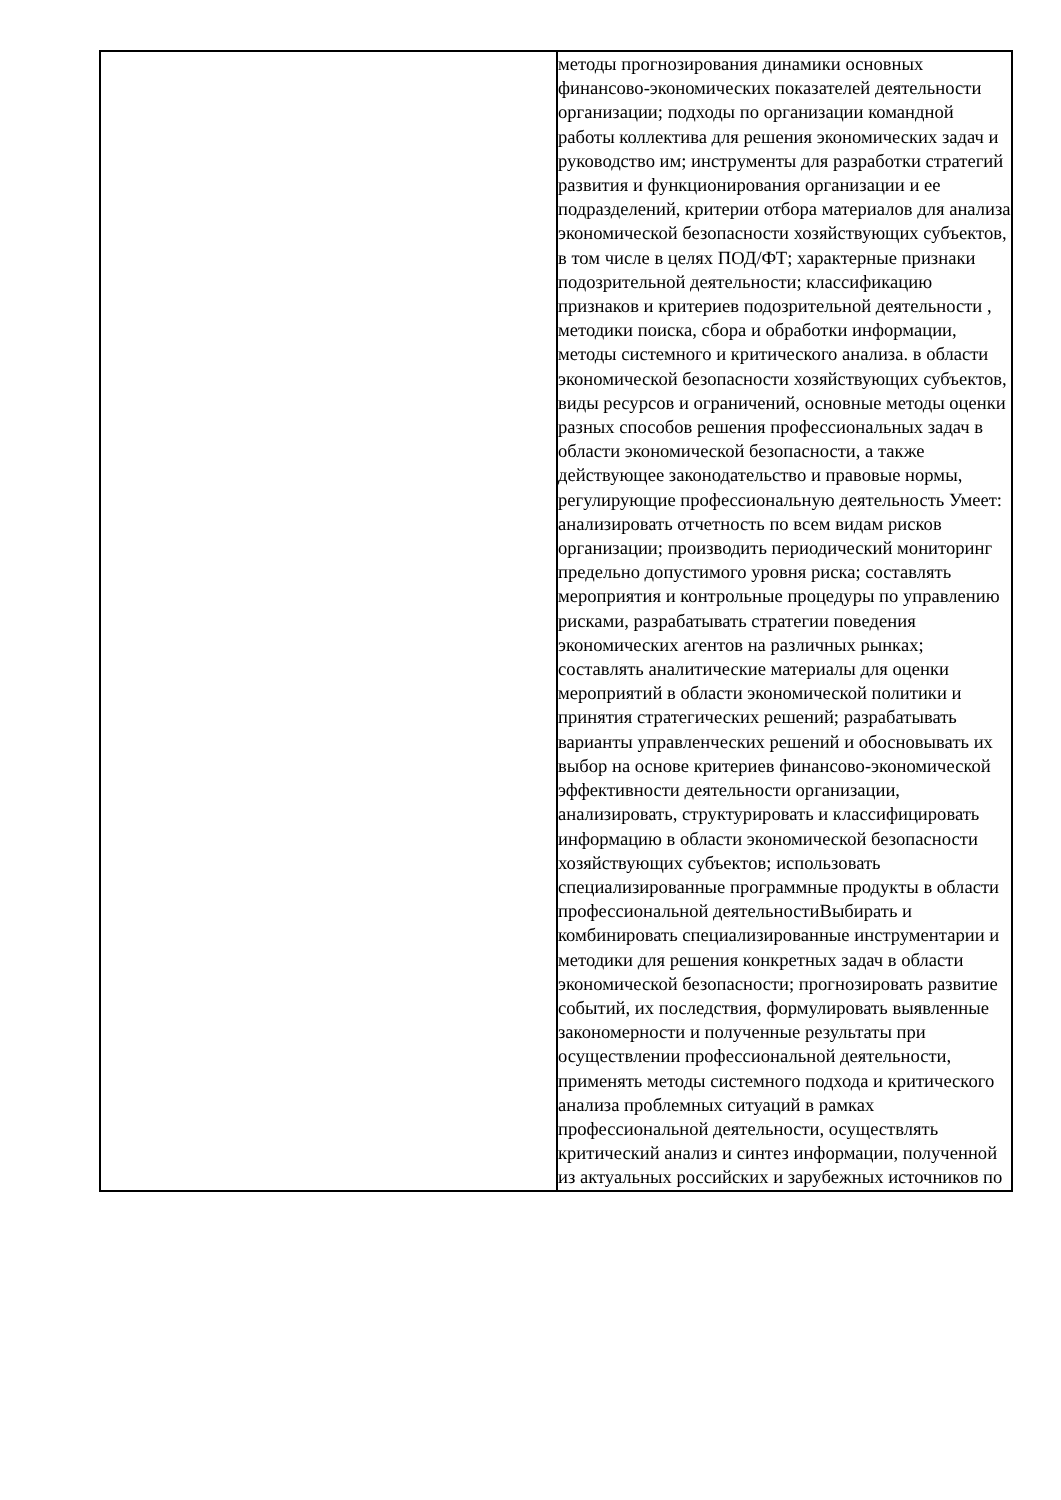| | методы прогнозирования динамики основных финансово-экономических показателей деятельности организации; подходы по организации командной работы коллектива для решения экономических задач и руководство им; инструменты для разработки стратегий развития и функционирования организации и ее подразделений, критерии отбора материалов для анализа экономической безопасности хозяйствующих субъектов, в том числе в целях ПОД/ФТ; характерные признаки подозрительной деятельности; классификацию признаков и критериев подозрительной деятельности , методики поиска, сбора и обработки информации, методы системного и критического анализа. в области экономической безопасности хозяйствующих субъектов, виды ресурсов и ограничений, основные методы оценки разных способов решения профессиональных задач в области экономической безопасности, а также действующее законодательство и правовые нормы, регулирующие профессиональную деятельность Умеет: анализировать отчетность по всем видам рисков организации; производить периодический мониторинг предельно допустимого уровня риска; составлять мероприятия и контрольные процедуры по управлению рисками, разрабатывать стратегии поведения экономических агентов на различных рынках; составлять аналитические материалы для оценки мероприятий в области экономической политики и принятия стратегических решений; разрабатывать варианты управленческих решений и обосновывать их выбор на основе критериев финансово-экономической эффективности деятельности организации, анализировать, структурировать и классифицировать информацию в области экономической безопасности хозяйствующих субъектов; использовать специализированные программные продукты в области профессиональной деятельностиВыбирать и комбинировать специализированные инструментарии и методики для решения конкретных задач в области экономической безопасности; прогнозировать развитие событий, их последствия, формулировать выявленные закономерности и полученные результаты при осуществлении профессиональной деятельности, применять методы системного подхода и критического анализа проблемных ситуаций в рамках профессиональной деятельности, осуществлять критический анализ и синтез информации, полученной из актуальных российских и зарубежных источников по |